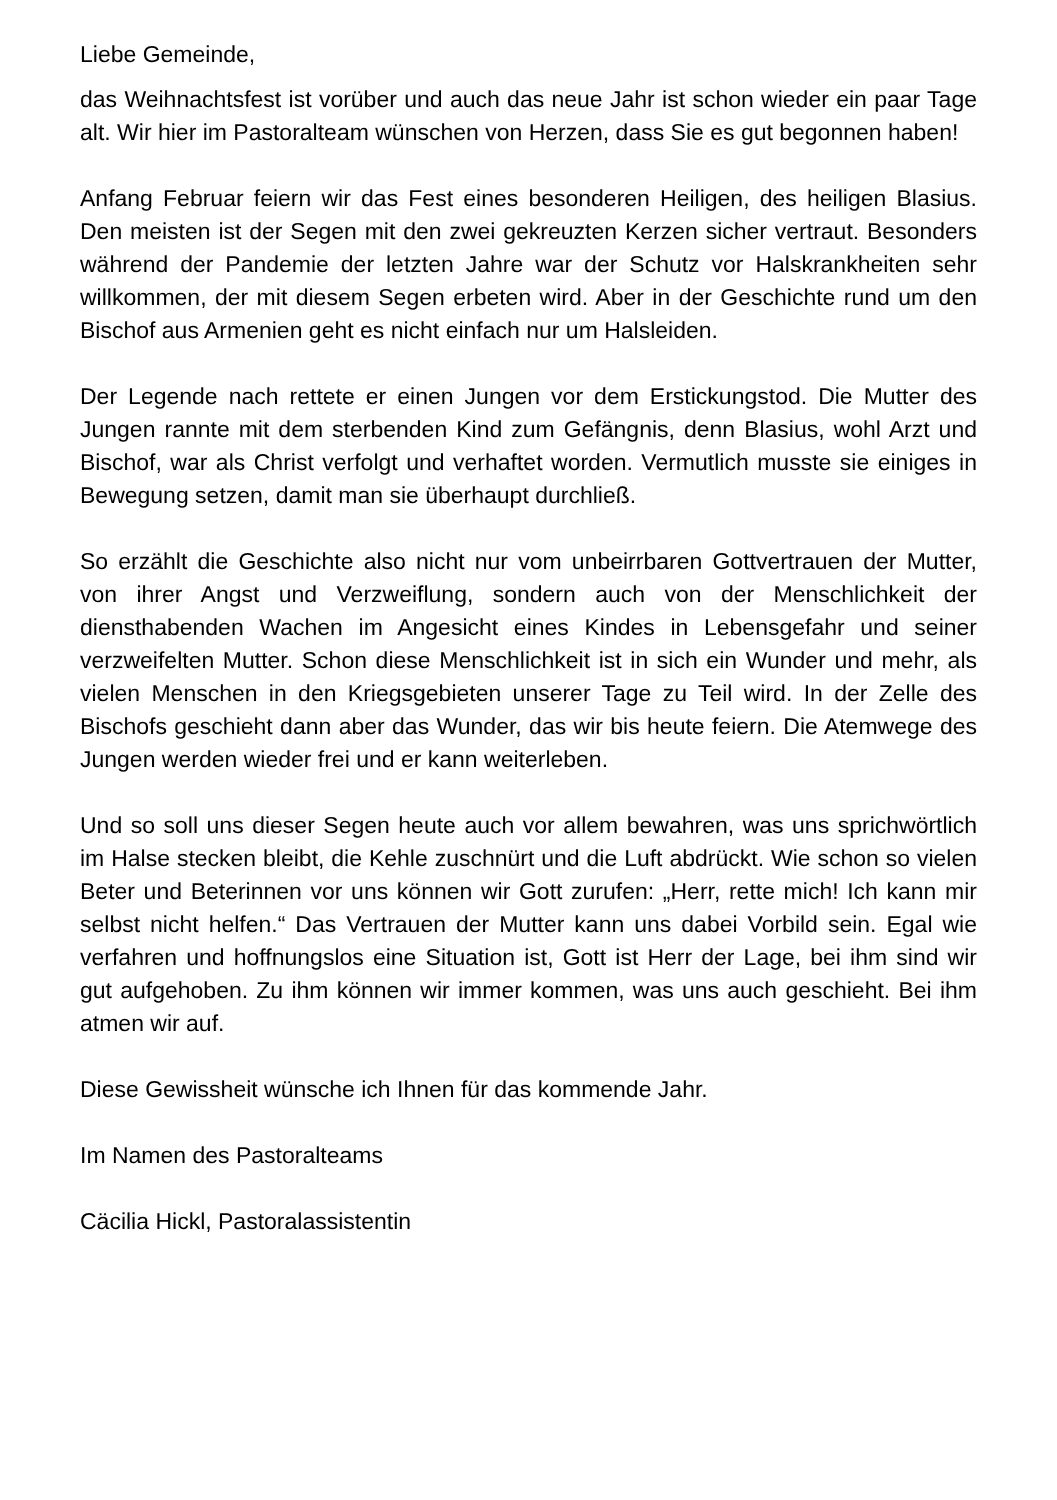Liebe Gemeinde,
das Weihnachtsfest ist vorüber und auch das neue Jahr ist schon wieder ein paar Tage alt. Wir hier im Pastoralteam wünschen von Herzen, dass Sie es gut begonnen haben!
Anfang Februar feiern wir das Fest eines besonderen Heiligen, des heiligen Blasius. Den meisten ist der Segen mit den zwei gekreuzten Kerzen sicher vertraut. Besonders während der Pandemie der letzten Jahre war der Schutz vor Halskrankheiten sehr willkommen, der mit diesem Segen erbeten wird. Aber in der Geschichte rund um den Bischof aus Armenien geht es nicht einfach nur um Halsleiden.
Der Legende nach rettete er einen Jungen vor dem Erstickungstod. Die Mutter des Jungen rannte mit dem sterbenden Kind zum Gefängnis, denn Blasius, wohl Arzt und Bischof, war als Christ verfolgt und verhaftet worden. Vermutlich musste sie einiges in Bewegung setzen, damit man sie überhaupt durchließ.
So erzählt die Geschichte also nicht nur vom unbeirrbaren Gottvertrauen der Mutter, von ihrer Angst und Verzweiflung, sondern auch von der Menschlichkeit der diensthabenden Wachen im Angesicht eines Kindes in Lebensgefahr und seiner verzweifelten Mutter. Schon diese Menschlichkeit ist in sich ein Wunder und mehr, als vielen Menschen in den Kriegsgebieten unserer Tage zu Teil wird. In der Zelle des Bischofs geschieht dann aber das Wunder, das wir bis heute feiern. Die Atemwege des Jungen werden wieder frei und er kann weiterleben.
Und so soll uns dieser Segen heute auch vor allem bewahren, was uns sprichwörtlich im Halse stecken bleibt, die Kehle zuschnürt und die Luft abdrückt. Wie schon so vielen Beter und Beterinnen vor uns können wir Gott zurufen: „Herr, rette mich! Ich kann mir selbst nicht helfen.“ Das Vertrauen der Mutter kann uns dabei Vorbild sein. Egal wie verfahren und hoffnungslos eine Situation ist, Gott ist Herr der Lage, bei ihm sind wir gut aufgehoben. Zu ihm können wir immer kommen, was uns auch geschieht. Bei ihm atmen wir auf.
Diese Gewissheit wünsche ich Ihnen für das kommende Jahr.
Im Namen des Pastoralteams
Cäcilia Hickl, Pastoralassistentin